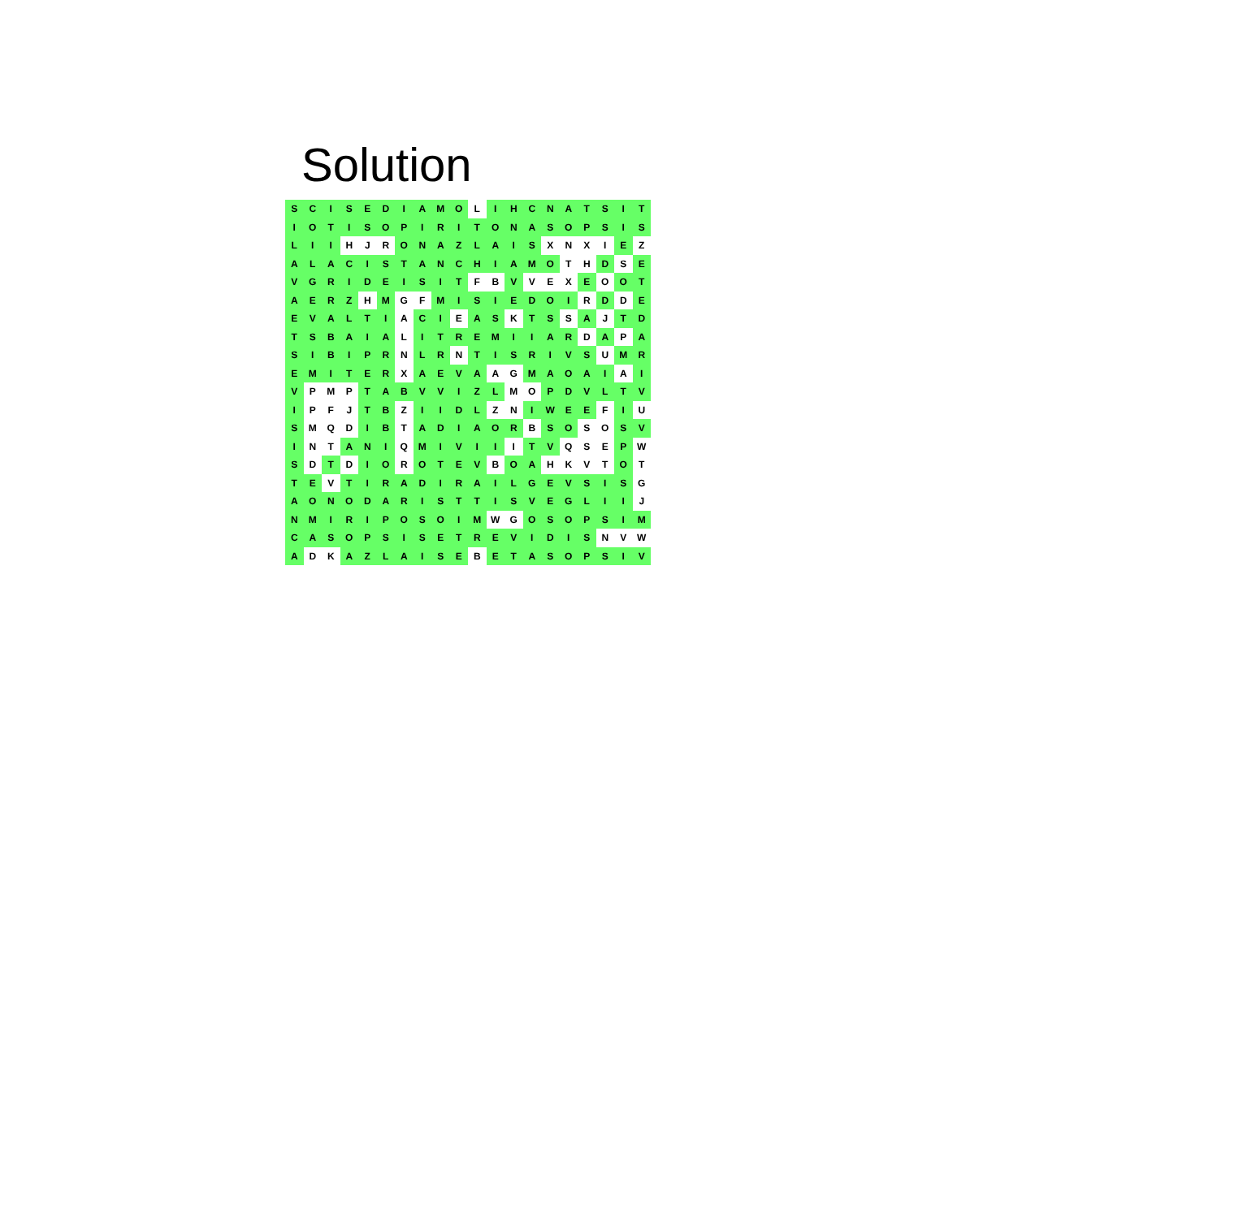Solution
| S | C | I | S | E | D | I | A | M | O | L | I | H | C | N | A | T | S | I | T |
| I | O | T | I | S | O | P | I | R | I | T | O | N | A | S | O | P | S | I | S |
| L | I | I | H | J | R | O | N | A | Z | L | A | I | S | X | N | X | I | E | Z |
| A | L | A | C | I | S | T | A | N | C | H | I | A | M | O | T | H | D | S | E |
| V | G | R | I | D | E | I | S | I | T | F | B | V | V | E | X | E | O | O | T |
| A | E | R | Z | H | M | G | F | M | I | S | I | E | D | O | I | R | D | D | E |
| E | V | A | L | T | I | A | C | I | E | A | S | K | T | S | S | A | J | T | D |
| T | S | B | A | I | A | L | I | T | R | E | M | I | I | A | R | D | A | P | A |
| S | I | B | I | P | R | N | L | R | N | T | I | S | R | I | V | S | U | M | R |
| E | M | I | T | E | R | X | A | E | V | A | A | G | M | A | O | A | I | A | I |
| V | P | M | P | T | A | B | V | V | I | Z | L | M | O | P | D | V | L | T | V |
| I | P | F | J | T | B | Z | I | I | D | L | Z | N | I | W | E | E | F | I | U |
| S | M | Q | D | I | B | T | A | D | I | A | O | R | B | S | O | S | O | S | V |
| I | N | T | A | N | I | Q | M | I | V | I | I | I | T | V | Q | S | E | P | W |
| S | D | T | D | I | O | R | O | T | E | V | B | O | A | H | K | V | T | O | T |
| T | E | V | T | I | R | A | D | I | R | A | I | L | G | E | V | S | I | S | G |
| A | O | N | O | D | A | R | I | S | T | T | I | S | V | E | G | L | I | I | J |
| N | M | I | R | I | P | O | S | O | I | M | W | G | O | S | O | P | S | I | M |
| C | A | S | O | P | S | I | S | E | T | R | E | V | I | D | I | S | N | V | W |
| A | D | K | A | Z | L | A | I | S | E | B | E | T | A | S | O | P | S | I | V |